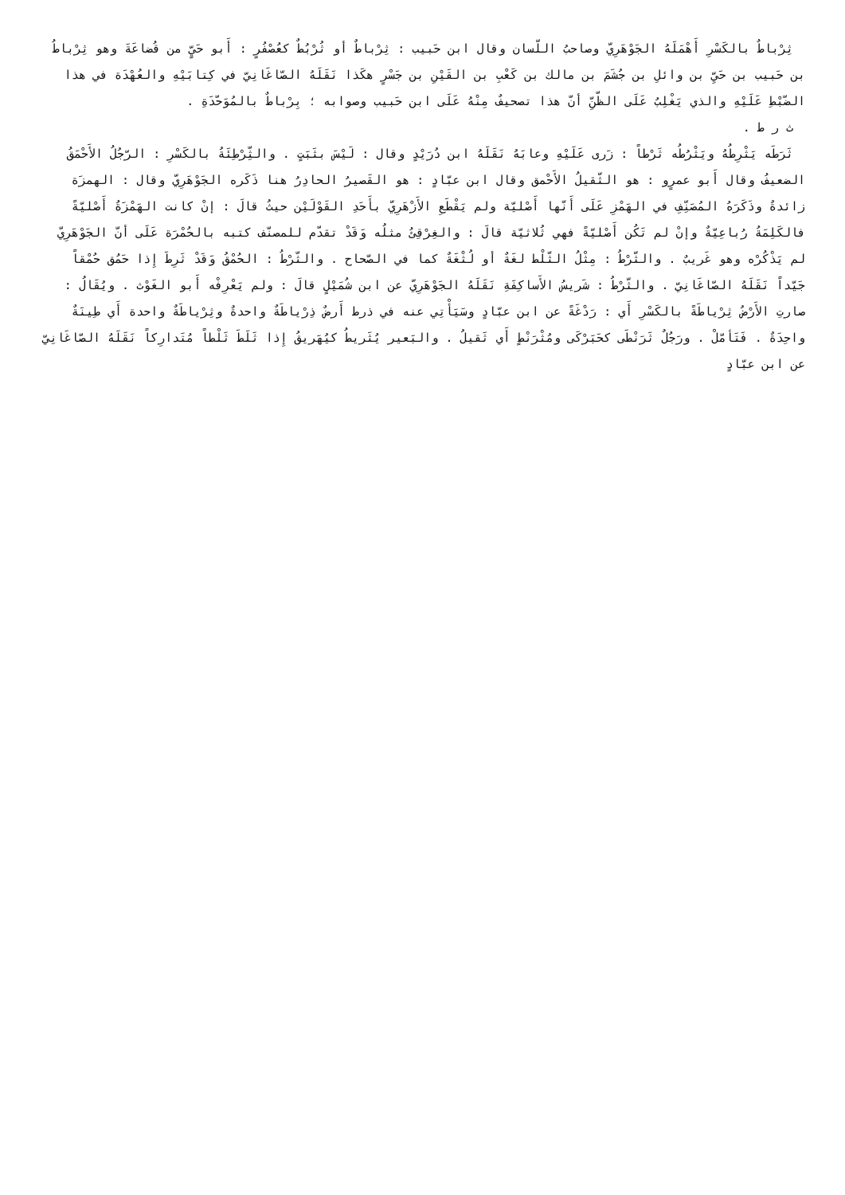ثِرْباطٌ بالكَسْرِ أَهْمَلَهُ الجَوْهَرِيّ وصاحبُ اللّسان وقال ابن حَبيب : ثِرْباطٌ أو ثُرْبُطٌ كعُصْفُرٍ : أَبو حَيٍّ من قُضاعَةَ وهو ثِرْباطُ بن حَبيب بن حَيِّ بن وائلِ بن جُشَمَ بن مالك بن كَعْبِ بن القَيْنِ بن جَسْرٍ هكَذا نَقَلَهُ الصّاغَانِيّ في كِتابَيْهِ والعُهْدَة في هذا الضّبْطِ عَلَيْهِ والذي يَغْلِبُ عَلَى الظّنِّ أنّ هذا تصحيفٌ مِنْهُ عَلَى ابن حَبيب وصوابه ؛ بِرْباطٌ بالمُوَحّدَةِ .
ث ر ط .
ثَرَطَه يَثْرِطُهُ ويَثْرُطُه ثَرْطاً : زَرى عَلَيْهِ وعابَهُ نَقَلَهُ ابن دُرَيْدٍ وقال : لَيْسَ بثَبَتٍ . والثِّرْطِئَةُ بالكَسْرِ : الرّجُلُ الأَحْمَقُ الضعيفُ وقال أَبو عمرٍو : هو الثّقيلُ الأَحْمق وقال ابن عبّادٍ : هو القَصيرُ الحادِرُ هنا ذَكَره الجَوْهَرِيّ وقال : الهمزَة زائدةٌ وذَكَرَهُ المُصَنِّفِ في الهَمْزِ عَلَى أَنّها أَصْليّة ولم يَقْطَعِ الأَزْهَرِيّ بأَحَدِ القَوْلَيْن حيثُ قالَ : إنْ كانت الهَمْزَةُ أَصْليّةً فالكَلِمَةُ رُباعِيّةٌ وإنْ لم تَكُن أَصْليّةً فهي ثُلاثيّة قالَ : والغِرْقِئُ مثلُه وَقَدْ تقدّم للمصنّف كتبه بالحُمْرَة عَلَى أنّ الجَوْهَرِيّ لم يَذْكُرْه وهو غَريبٌ . والثّرْطُ : مِثْلُ الثّلْط لغَةٌ أو لُثْغَةٌ كما في الصّحاح . والثّرْطُ : الحُمْقُ وَقَدْ ثَرِطَ إِذا حَمُق حُمْقاً جَيّداً نَقَلَهُ الصّاغَانِيّ . والثّرْطُ : شَريسُ الأَساكِفَةِ نَقَلَهُ الجَوْهَرِيّ عن ابن شُمَيْلٍ قالَ : ولم يَعْرِفْه أَبو الغَوْث . ويُقَالُ : صارتِ الأَرْضُ ثِرْياطَةً بالكَسْرِ أَي : رَدْغَةً عن ابن عبّادٍ وسَيَأْتِي عنه في ذرط أَرضٌ ذِرْياطَةٌ واحدةٌ وثِرْياطَةٌ واحدة أَي طِينَةٌ واحِدَةٌ . فَتَأمّلْ . ورَجُلٌ ثَرَنْطَى كحَبَرْكَى ومُثْرَنْطٍ أَي ثَقيلُ . والبَعير يُثَريطُ كيُهَريقُ إِذا ثَلَطَ ثَلْطاً مُتَدارِكاً نَقَلَهُ الصّاغَانِيّ عن ابن عبّادٍ